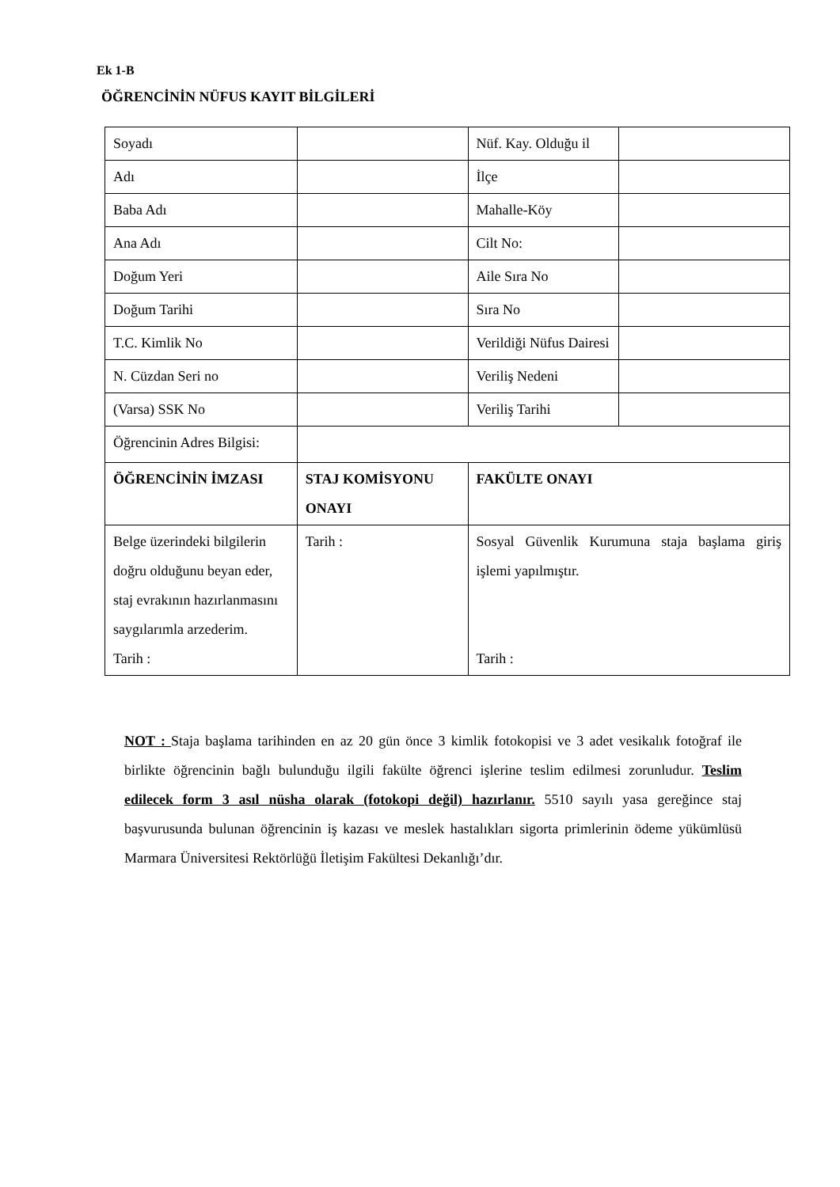Ek 1-B
ÖĞRENCİNİN NÜFUS KAYIT BİLGİLERİ
| Soyadı | | Nüf. Kay. Olduğu il | |
| Adı | | İlçe | |
| Baba Adı | | Mahalle-Köy | |
| Ana Adı | | Cilt No: | |
| Doğum Yeri | | Aile Sıra No | |
| Doğum Tarihi | | Sıra No | |
| T.C. Kimlik No | | Verildiği Nüfus Dairesi | |
| N. Cüzdan Seri no | | Veriliş Nedeni | |
| (Varsa) SSK No | | Veriliş Tarihi | |
| Öğrencinin Adres Bilgisi: | | | |
| ÖĞRENCİNİN İMZASI | STAJ KOMİSYONU ONAYI | FAKÜLTE ONAYI | |
| Belge üzerindeki bilgilerin doğru olduğunu beyan eder, staj evrakının hazırlanmasını saygılarımla arzederim. Tarih : | Tarih : | Sosyal Güvenlik Kurumuna staja başlama giriş işlemi yapılmıştır. Tarih : | |
NOT : Staja başlama tarihinden en az 20 gün önce 3 kimlik fotokopisi ve 3 adet vesikalık fotoğraf ile birlikte öğrencinin bağlı bulunduğu ilgili fakülte öğrenci işlerine teslim edilmesi zorunludur. Teslim edilecek form 3 asıl nüsha olarak (fotokopi değil) hazırlanır. 5510 sayılı yasa gereğince staj başvurusunda bulunan öğrencinin iş kazası ve meslek hastalıkları sigorta primlerinin ödeme yükümlüsü Marmara Üniversitesi Rektörlüğü İletişim Fakültesi Dekanlığı’dır.